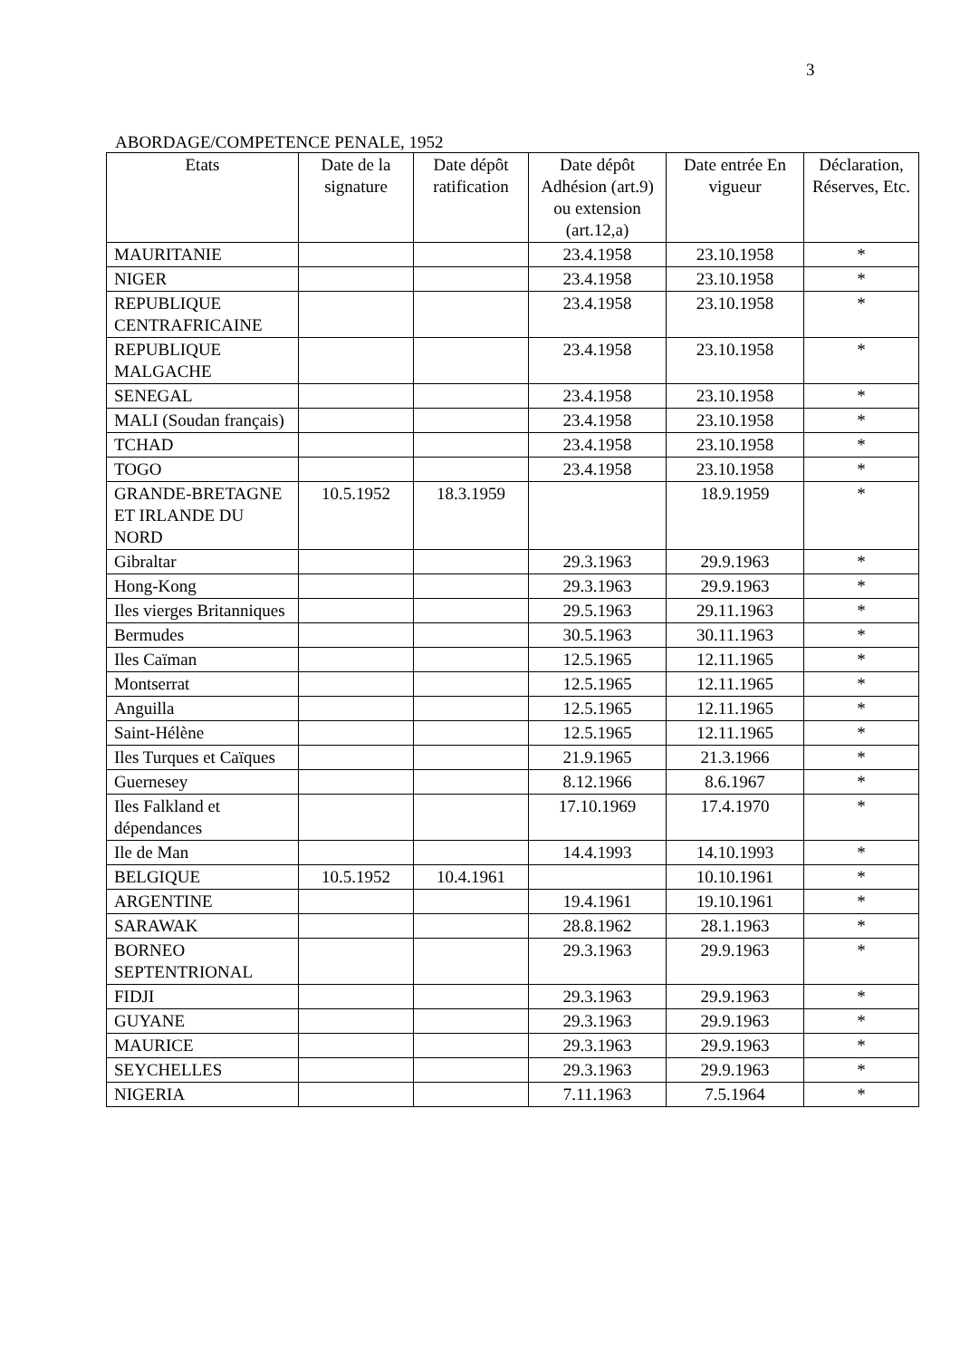3
ABORDAGE/COMPETENCE PENALE, 1952
| Etats | Date de la signature | Date dépôt ratification | Date dépôt Adhésion (art.9) ou extension (art.12,a) | Date entrée En vigueur | Déclaration, Réserves, Etc. |
| --- | --- | --- | --- | --- | --- |
| MAURITANIE | | | 23.4.1958 | 23.10.1958 | * |
| NIGER | | | 23.4.1958 | 23.10.1958 | * |
| REPUBLIQUE CENTRAFRICAINE | | | 23.4.1958 | 23.10.1958 | * |
| REPUBLIQUE MALGACHE | | | 23.4.1958 | 23.10.1958 | * |
| SENEGAL | | | 23.4.1958 | 23.10.1958 | * |
| MALI (Soudan français) | | | 23.4.1958 | 23.10.1958 | * |
| TCHAD | | | 23.4.1958 | 23.10.1958 | * |
| TOGO | | | 23.4.1958 | 23.10.1958 | * |
| GRANDE-BRETAGNE ET IRLANDE DU NORD | 10.5.1952 | 18.3.1959 | | 18.9.1959 | * |
| Gibraltar | | | 29.3.1963 | 29.9.1963 | * |
| Hong-Kong | | | 29.3.1963 | 29.9.1963 | * |
| Iles vierges Britanniques | | | 29.5.1963 | 29.11.1963 | * |
| Bermudes | | | 30.5.1963 | 30.11.1963 | * |
| Iles Caïman | | | 12.5.1965 | 12.11.1965 | * |
| Montserrat | | | 12.5.1965 | 12.11.1965 | * |
| Anguilla | | | 12.5.1965 | 12.11.1965 | * |
| Saint-Hélène | | | 12.5.1965 | 12.11.1965 | * |
| Iles Turques et Caïques | | | 21.9.1965 | 21.3.1966 | * |
| Guernesey | | | 8.12.1966 | 8.6.1967 | * |
| Iles Falkland et dépendances | | | 17.10.1969 | 17.4.1970 | * |
| Ile de Man | | | 14.4.1993 | 14.10.1993 | * |
| BELGIQUE | 10.5.1952 | 10.4.1961 | | 10.10.1961 | * |
| ARGENTINE | | | 19.4.1961 | 19.10.1961 | * |
| SARAWAK | | | 28.8.1962 | 28.1.1963 | * |
| BORNEO SEPTENTRIONAL | | | 29.3.1963 | 29.9.1963 | * |
| FIDJI | | | 29.3.1963 | 29.9.1963 | * |
| GUYANE | | | 29.3.1963 | 29.9.1963 | * |
| MAURICE | | | 29.3.1963 | 29.9.1963 | * |
| SEYCHELLES | | | 29.3.1963 | 29.9.1963 | * |
| NIGERIA | | | 7.11.1963 | 7.5.1964 | * |